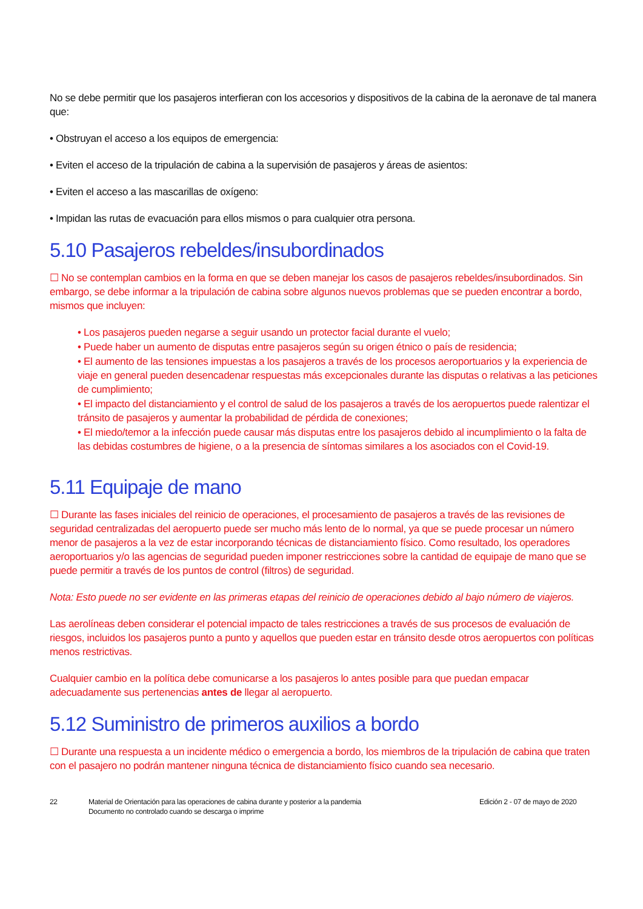No se debe permitir que los pasajeros interfieran con los accesorios y dispositivos de la cabina de la aeronave de tal manera que:
• Obstruyan el acceso a los equipos de emergencia:
• Eviten el acceso de la tripulación de cabina a la supervisión de pasajeros y áreas de asientos:
• Eviten el acceso a las mascarillas de oxígeno:
• Impidan las rutas de evacuación para ellos mismos o para cualquier otra persona.
5.10 Pasajeros rebeldes/insubordinados
☐ No se contemplan cambios en la forma en que se deben manejar los casos de pasajeros rebeldes/insubordinados. Sin embargo, se debe informar a la tripulación de cabina sobre algunos nuevos problemas que se pueden encontrar a bordo, mismos que incluyen:
• Los pasajeros pueden negarse a seguir usando un protector facial durante el vuelo;
• Puede haber un aumento de disputas entre pasajeros según su origen étnico o país de residencia;
• El aumento de las tensiones impuestas a los pasajeros a través de los procesos aeroportuarios y la experiencia de viaje en general pueden desencadenar respuestas más excepcionales durante las disputas o relativas a las peticiones de cumplimiento;
• El impacto del distanciamiento y el control de salud de los pasajeros a través de los aeropuertos puede ralentizar el tránsito de pasajeros y aumentar la probabilidad de pérdida de conexiones;
• El miedo/temor a la infección puede causar más disputas entre los pasajeros debido al incumplimiento o la falta de las debidas costumbres de higiene, o a la presencia de síntomas similares a los asociados con el Covid-19.
5.11 Equipaje de mano
☐ Durante las fases iniciales del reinicio de operaciones, el procesamiento de pasajeros a través de las revisiones de seguridad centralizadas del aeropuerto puede ser mucho más lento de lo normal, ya que se puede procesar un número menor de pasajeros a la vez de estar incorporando técnicas de distanciamiento físico. Como resultado, los operadores aeroportuarios y/o las agencias de seguridad pueden imponer restricciones sobre la cantidad de equipaje de mano que se puede permitir a través de los puntos de control (filtros) de seguridad.
Nota: Esto puede no ser evidente en las primeras etapas del reinicio de operaciones debido al bajo número de viajeros.
Las aerolíneas deben considerar el potencial impacto de tales restricciones a través de sus procesos de evaluación de riesgos, incluidos los pasajeros punto a punto y aquellos que pueden estar en tránsito desde otros aeropuertos con políticas menos restrictivas.
Cualquier cambio en la política debe comunicarse a los pasajeros lo antes posible para que puedan empacar adecuadamente sus pertenencias antes de llegar al aeropuerto.
5.12 Suministro de primeros auxilios a bordo
☐ Durante una respuesta a un incidente médico o emergencia a bordo, los miembros de la tripulación de cabina que traten con el pasajero no podrán mantener ninguna técnica de distanciamiento físico cuando sea necesario.
22 Material de Orientación para las operaciones de cabina durante y posterior a la pandemia
Documento no controlado cuando se descarga o imprime
Edición 2 - 07 de mayo de 2020